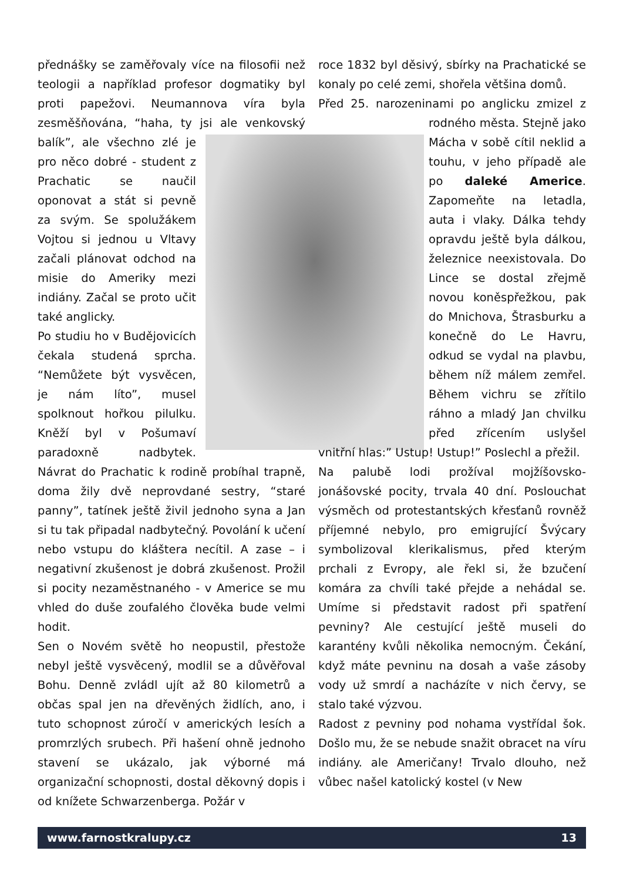přednášky se zaměřovaly více na filosofii než teologii a například profesor dogmatiky byl proti papežovi. Neumannova víra byla zesměšňována, “haha, ty jsi ale venkovský balík”, ale všechno zlé je pro něco dobré - student z Prachatic se naučil oponovat a stát si pevně za svým. Se spolužákem Vojtou si jednou u Vltavy začali plánovat odchod na misie do Ameriky mezi indiány. Začal se proto učit také anglicky.
Po studiu ho v Budějovicích čekala studená sprcha. “Nemůžete být vysvěcen, je nám líto”, musel spolknout hořkou pilulku. Kněží byl v Pošumaví paradoxně nadbytek. Návrat do Prachatic k rodině probíhal trapně, doma žily dvě neprovdané sestry, “staré panny”, tatínek ještě živil jednoho syna a Jan si tu tak připadal nadbytečný. Povolání k učení nebo vstupu do kláštera necítil. A zase – i negativní zkušenost je dobrá zkušenost. Prožil si pocity nezaměstnaného - v Americe se mu vhled do duše zoufalého člověka bude velmi hodit.
Sen o Novém světě ho neopustil, přestože nebyl ještě vysvěcený, modlil se a důvěřoval Bohu. Denně zvládl ujít až 80 kilometrů a občas spal jen na dřevěných židlích, ano, i tuto schopnost zúročí v amerických lesích a promrzlých srubech. Při hašení ohně jednoho stavení se ukázalo, jak výborné má organizační schopnosti, dostal děkovný dopis i od knížete Schwarzenberga. Požár v
roce 1832 byl děsivý, sbírky na Prachatické se konaly po celé zemi, shořela většina domů.
Před 25. narozeninami po anglicku zmizel z rodného města. Stejně jako Mácha v sobě cítil neklid a touhu, v jeho případě ale po daleké Americe. Zapomeňte na letadla, auta i vlaky. Dálka tehdy opravdu ještě byla dálkou, železnice neexistovala. Do Lince se dostal zřejmě novou koněspřežkou, pak do Mnichova, Štrasburku a konečně do Le Havru, odkud se vydal na plavbu, během níž málem zemřel. Během vichru se zřítilo ráhno a mladý Jan chvilku před zřícením uslyšel vnitřní hlas:” Ustup! Ustup!” Poslechl a přežil.
Na palubě lodi prožíval mojžíšovsko-jonášovské pocity, trvala 40 dní. Poslouchat výsměch od protestantských křesťanů rovněž příjemné nebylo, pro emigrující Švýcary symbolizoval klerikalismus, před kterým prchali z Evropy, ale řekl si, že bzučení komára za chvíli také přejde a nehádal se. Umíme si představit radost při spatření pevniny? Ale cestující ještě museli do karantény kvůli několika nemocným. Čekání, když máte pevninu na dosah a vaše zásoby vody už smrdí a nacházíte v nich červy, se stalo také výzvou.
Radost z pevniny pod nohama vystřídal šok. Došlo mu, že se nebude snažit obracet na víru indiány. ale Američany! Trvalo dlouho, než vůbec našel katolický kostel (v New
www.farnostkralupy.cz 13